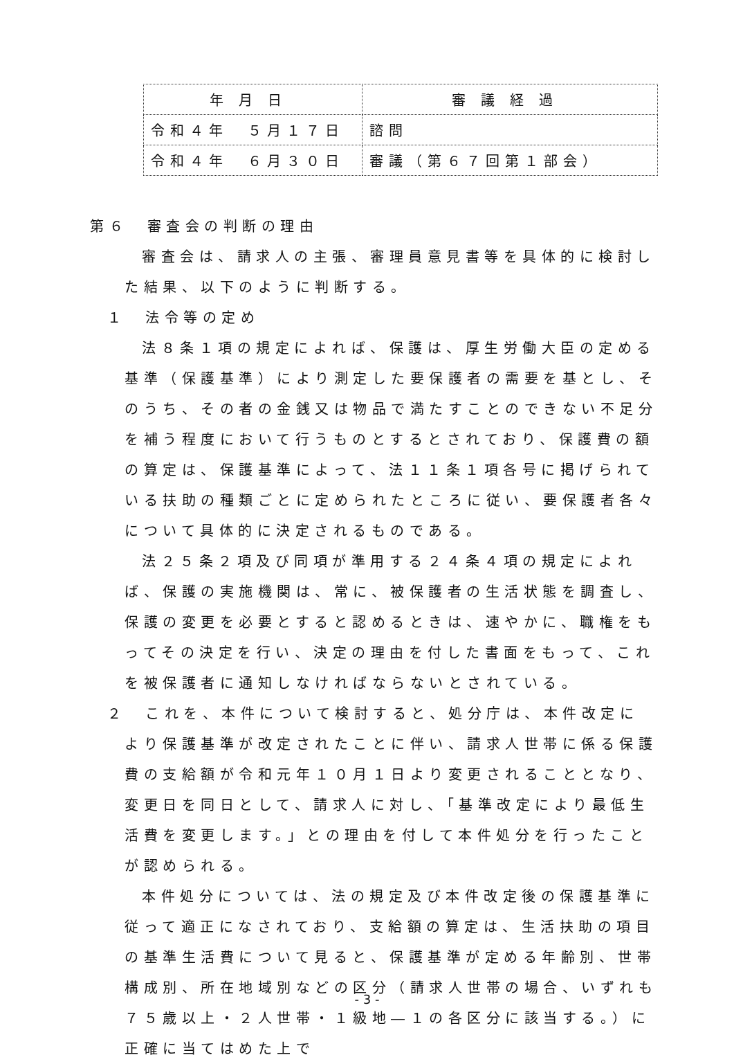| 年月日 | 審議経過 |
| --- | --- |
| 令和４年 ５月１７日 | 諮問 |
| 令和４年 ６月３０日 | 審議（第６７回第１部会） |
第６　審査会の判断の理由
審査会は、請求人の主張、審理員意見書等を具体的に検討した結果、以下のように判断する。
１　法令等の定め
法８条１項の規定によれば、保護は、厚生労働大臣の定める基準（保護基準）により測定した要保護者の需要を基とし、そのうち、その者の金銭又は物品で満たすことのできない不足分を補う程度において行うものとするとされており、保護費の額の算定は、保護基準によって、法１１条１項各号に掲げられている扶助の種類ごとに定められたところに従い、要保護者各々について具体的に決定されるものである。
法２５条２項及び同項が準用する２４条４項の規定によれば、保護の実施機関は、常に、被保護者の生活状態を調査し、保護の変更を必要とすると認めるときは、速やかに、職権をもってその決定を行い、決定の理由を付した書面をもって、これを被保護者に通知しなければならないとされている。
２　これを、本件について検討すると、処分庁は、本件改定により保護基準が改定されたことに伴い、請求人世帯に係る保護費の支給額が令和元年１０月１日より変更されることとなり、変更日を同日として、請求人に対し、「基準改定により最低生活費を変更します。」との理由を付して本件処分を行ったことが認められる。
本件処分については、法の規定及び本件改定後の保護基準に従って適正になされており、支給額の算定は、生活扶助の項目の基準生活費について見ると、保護基準が定める年齢別、世帯構成別、所在地域別などの区分（請求人世帯の場合、いずれも７５歳以上・２人世帯・１級地―１の各区分に該当する。）に正確に当てはめた上で
- 3 -